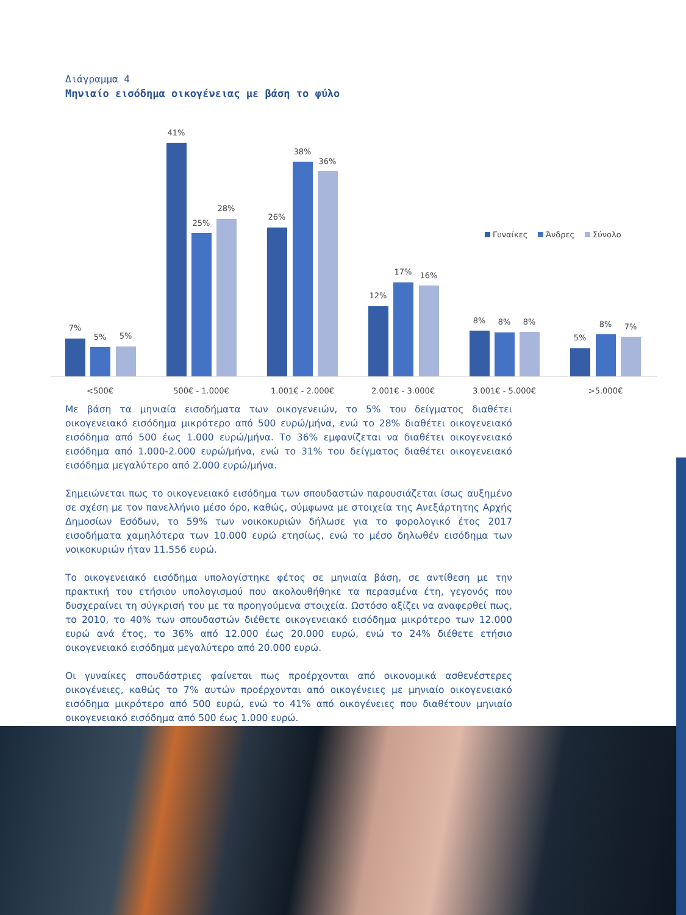Διάγραμμα 4
Μηνιαίο εισόδημα οικογένειας με βάση το φύλο
7%
5%
5%
41%
25%
28%
26%
38%
36%
12%
17%
16%
8%
8%
8%
5%
8%
7%
<500€
500€ - 1.000€
1.001€ - 2.000€
2.001€ - 3.000€
3.001€ - 5.000€
>5.000€
Γυναίκες
Άνδρες
Σύνολο
Με βάση τα μηνιαία εισοδήματα των οικογενειών, το 5% του δείγματος διαθέτει οικογενειακό εισόδημα μικρότερο από 500 ευρώ/μήνα, ενώ το 28% διαθέτει οικογενειακό εισόδημα από 500 έως 1.000 ευρώ/μήνα. Το 36% εμφανίζεται να διαθέτει οικογενειακό εισόδημα από 1.000-2.000 ευρώ/μήνα, ενώ το 31% του δείγματος διαθέτει οικογενειακό εισόδημα μεγαλύτερο από 2.000 ευρώ/μήνα.
Σημειώνεται πως το οικογενειακό εισόδημα των σπουδαστών παρουσιάζεται ίσως αυξημένο σε σχέση με τον πανελλήνιο μέσο όρο, καθώς, σύμφωνα με στοιχεία της Ανεξάρτητης Αρχής Δημοσίων Εσόδων, το 59% των νοικοκυριών δήλωσε για το φορολογικό έτος 2017 εισοδήματα χαμηλότερα των 10.000 ευρώ ετησίως, ενώ το μέσο δηλωθέν εισόδημα των νοικοκυριών ήταν 11.556 ευρώ.
Το οικογενειακό εισόδημα υπολογίστηκε φέτος σε μηνιαία βάση, σε αντίθεση με την πρακτική του ετήσιου υπολογισμού που ακολουθήθηκε τα περασμένα έτη, γεγονός που δυσχεραίνει τη σύγκρισή του με τα προηγούμενα στοιχεία. Ωστόσο αξίζει να αναφερθεί πως, το 2010, το 40% των σπουδαστών διέθετε οικογενειακό εισόδημα μικρότερο των 12.000 ευρώ ανά έτος, το 36% από 12.000 έως 20.000 ευρώ, ενώ το 24% διέθετε ετήσιο οικογενειακό εισόδημα μεγαλύτερο από 20.000 ευρώ.
Οι γυναίκες σπουδάστριες φαίνεται πως προέρχονται από οικονομικά ασθενέστερες οικογένειες, καθώς το 7% αυτών προέρχονται από οικογένειες με μηνιαίο οικογενειακό εισόδημα μικρότερο από 500 ευρώ, ενώ το 41% από οικογένειες που διαθέτουν μηνιαίο οικογενειακό εισόδημα από 500 έως 1.000 ευρώ.